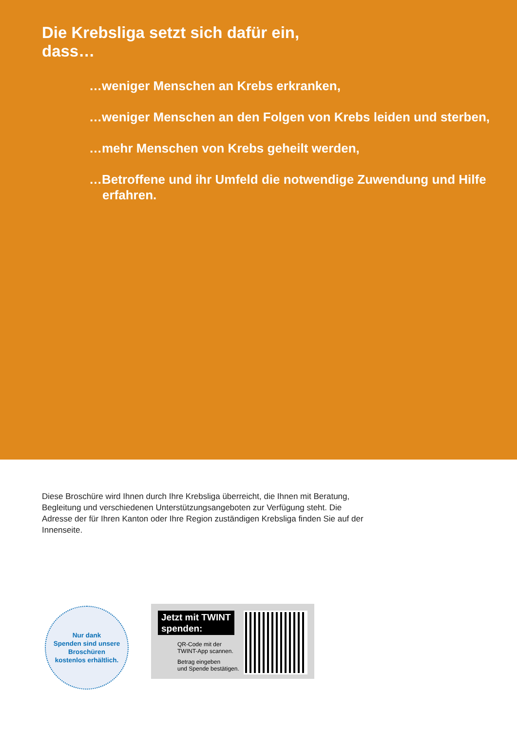Die Krebsliga setzt sich dafür ein,
dass…
…weniger Menschen an Krebs erkranken,
…weniger Menschen an den Folgen von Krebs leiden und sterben,
…mehr Menschen von Krebs geheilt werden,
…Betroffene und ihr Umfeld die notwendige Zuwendung und Hilfe erfahren.
Diese Broschüre wird Ihnen durch Ihre Krebsliga überreicht, die Ihnen mit Beratung, Begleitung und verschiedenen Unterstützungsangeboten zur Verfügung steht. Die Adresse der für Ihren Kanton oder Ihre Region zuständigen Krebsliga finden Sie auf der Innenseite.
Nur dank
Spenden sind unsere
Broschüren
kostenlos erhältlich.
Jetzt mit TWINT
spenden:
QR-Code mit der
TWINT-App scannen.
Betrag eingeben
und Spende bestätigen.